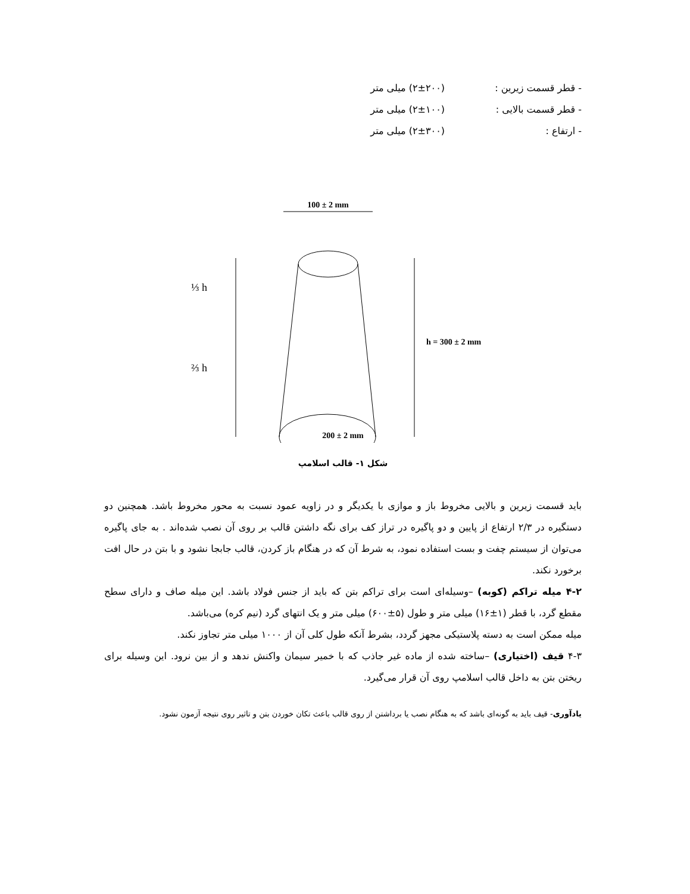- قطر قسمت زیرین : (۲±۲۰۰) میلی متر
- قطر قسمت بالایی : (۲±۱۰۰) میلی متر
- ارتفاع : (۲±۳۰۰) میلی متر
100 ± 2 mm
⅓ h
⅔ h
h = 300 ± 2 mm
200 ± 2 mm
شکل ۱- قالب اسلامپ
باید قسمت زیرین و بالایی مخروط باز و موازی با یکدیگر و در زاویه عمود نسبت به محور مخروط باشد. همچنین دو دستگیره در ۲/۳ ارتفاع از پایین و دو پاگیره در تراز کف برای نگه داشتن قالب بر روی آن نصب شده‌اند . به جای پاگیره می‌توان از سیستم چفت و بست استفاده نمود، به شرط آن که در هنگام باز کردن، قالب جابجا نشود و با بتن در حال افت برخورد نکند.
۴-۲ میله تراکم (کوبه) –وسیله‌ای است برای تراکم بتن که باید از جنس فولاد باشد. این میله صاف و دارای سطح مقطع گرد، با قطر (۱±۱۶) میلی متر و طول (۵±۶۰۰) میلی متر و یک انتهای گرد (نیم کره) می‌باشد.
میله ممکن است به دسته پلاستیکی مجهز گردد، بشرط آنکه طول کلی آن از ۱۰۰۰ میلی متر تجاوز نکند.
۴-۳ قیف (اختیاری) –ساخته شده از ماده غیر جاذب که با خمیر سیمان واکنش ندهد و از بین نرود. این وسیله برای ریختن بتن به داخل قالب اسلامپ روی آن قرار می‌گیرد.
یادآوری- قیف باید به گونه‌ای باشد که به هنگام نصب یا برداشتن از روی قالب باعث تکان خوردن بتن و تاثیر روی نتیجه آزمون نشود.